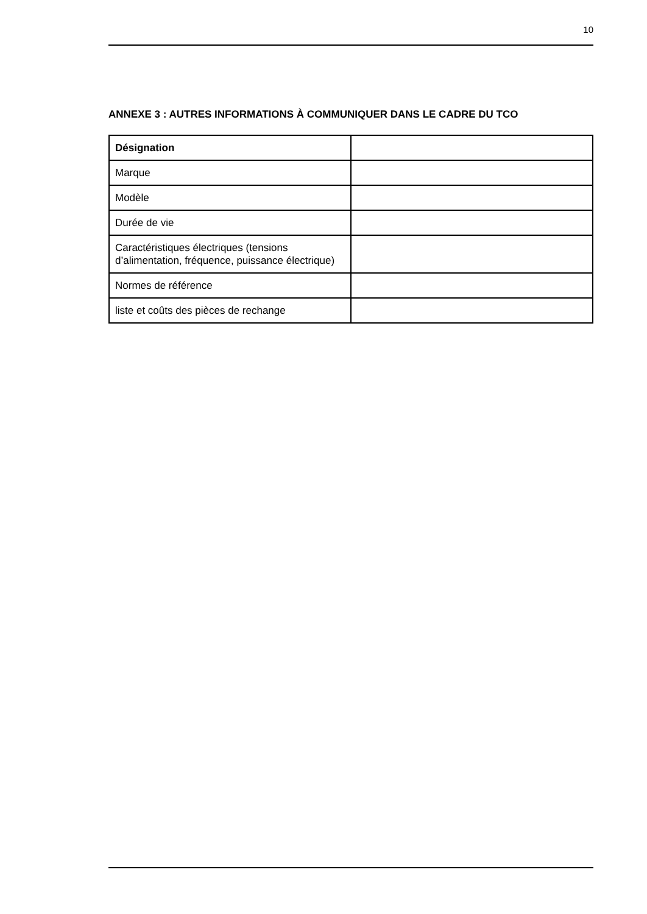10
ANNEXE 3 : AUTRES INFORMATIONS À COMMUNIQUER DANS LE CADRE DU TCO
| Désignation | |
| Marque | |
| Modèle | |
| Durée de vie | |
| Caractéristiques électriques (tensions d’alimentation, fréquence, puissance électrique) | |
| Normes de référence | |
| liste et coûts des pièces de rechange | |